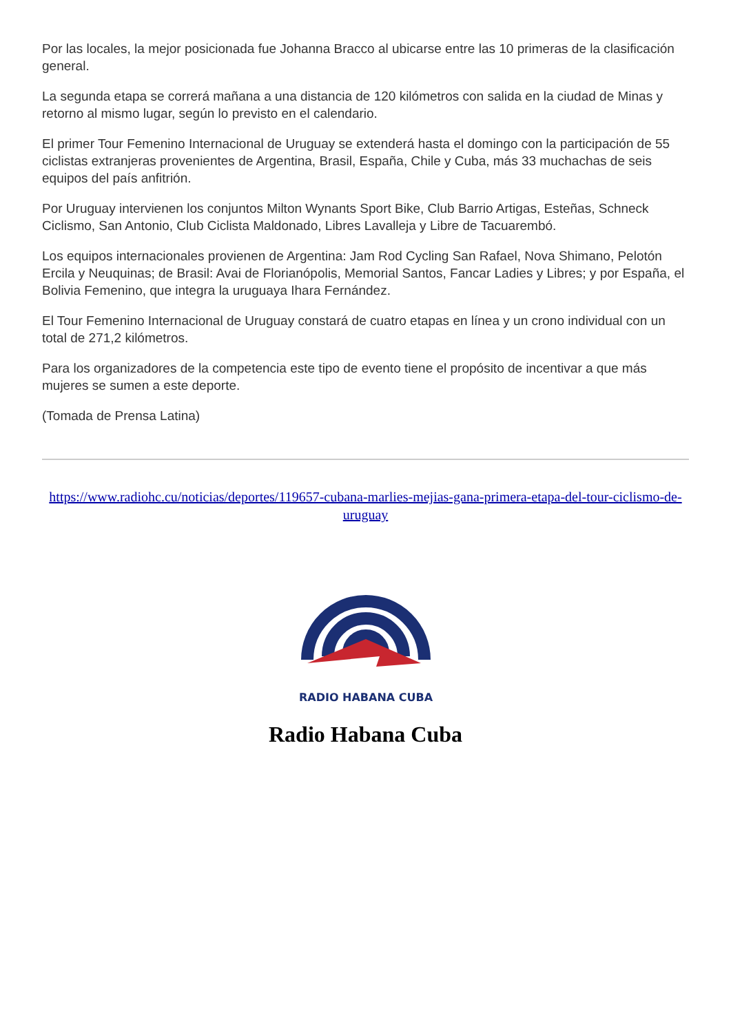Por las locales, la mejor posicionada fue Johanna Bracco al ubicarse entre las 10 primeras de la clasificación general.
La segunda etapa se correrá mañana a una distancia de 120 kilómetros con salida en la ciudad de Minas y retorno al mismo lugar, según lo previsto en el calendario.
El primer Tour Femenino Internacional de Uruguay se extenderá hasta el domingo con la participación de 55 ciclistas extranjeras provenientes de Argentina, Brasil, España, Chile y Cuba, más 33 muchachas de seis equipos del país anfitrión.
Por Uruguay intervienen los conjuntos Milton Wynants Sport Bike, Club Barrio Artigas, Esteñas, Schneck Ciclismo, San Antonio, Club Ciclista Maldonado, Libres Lavalleja y Libre de Tacuarembó.
Los equipos internacionales provienen de Argentina: Jam Rod Cycling San Rafael, Nova Shimano, Pelotón Ercila y Neuquinas; de Brasil: Avai de Florianópolis, Memorial Santos, Fancar Ladies y Libres; y por España, el Bolivia Femenino, que integra la uruguaya Ihara Fernández.
El Tour Femenino Internacional de Uruguay constará de cuatro etapas en línea y un crono individual con un total de 271,2 kilómetros.
Para los organizadores de la competencia este tipo de evento tiene el propósito de incentivar a que más mujeres se sumen a este deporte.
(Tomada de Prensa Latina)
https://www.radiohc.cu/noticias/deportes/119657-cubana-marlies-mejias-gana-primera-etapa-del-tour-ciclismo-de-uruguay
RADIO HABANA CUBA
Radio Habana Cuba